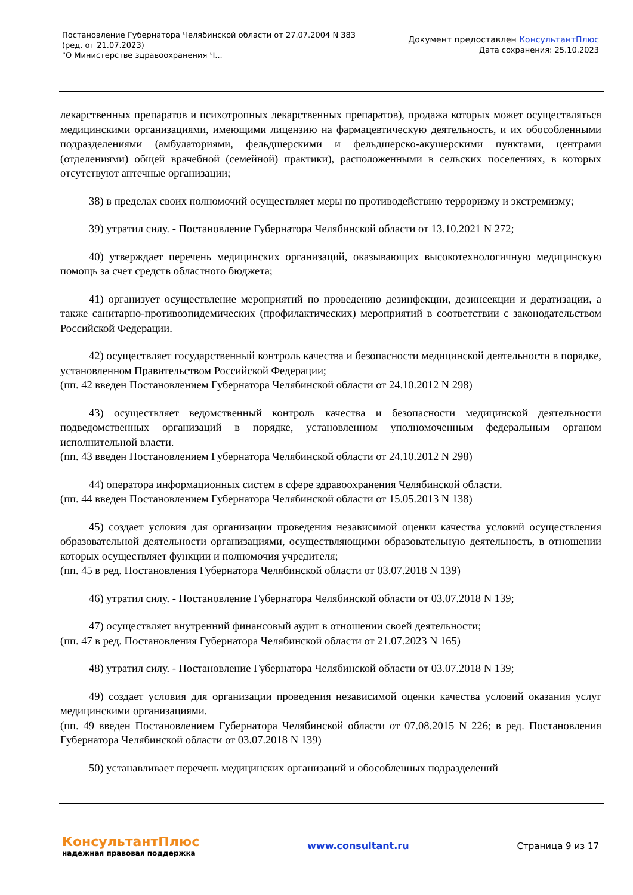Постановление Губернатора Челябинской области от 27.07.2004 N 383
(ред. от 21.07.2023)
"О Министерстве здравоохранения Ч...
Документ предоставлен КонсультантПлюс
Дата сохранения: 25.10.2023
лекарственных препаратов и психотропных лекарственных препаратов), продажа которых может осуществляться медицинскими организациями, имеющими лицензию на фармацевтическую деятельность, и их обособленными подразделениями (амбулаториями, фельдшерскими и фельдшерско-акушерскими пунктами, центрами (отделениями) общей врачебной (семейной) практики), расположенными в сельских поселениях, в которых отсутствуют аптечные организации;
38) в пределах своих полномочий осуществляет меры по противодействию терроризму и экстремизму;
39) утратил силу. - Постановление Губернатора Челябинской области от 13.10.2021 N 272;
40) утверждает перечень медицинских организаций, оказывающих высокотехнологичную медицинскую помощь за счет средств областного бюджета;
41) организует осуществление мероприятий по проведению дезинфекции, дезинсекции и дератизации, а также санитарно-противоэпидемических (профилактических) мероприятий в соответствии с законодательством Российской Федерации.
42) осуществляет государственный контроль качества и безопасности медицинской деятельности в порядке, установленном Правительством Российской Федерации;
(пп. 42 введен Постановлением Губернатора Челябинской области от 24.10.2012 N 298)
43) осуществляет ведомственный контроль качества и безопасности медицинской деятельности подведомственных организаций в порядке, установленном уполномоченным федеральным органом исполнительной власти.
(пп. 43 введен Постановлением Губернатора Челябинской области от 24.10.2012 N 298)
44) оператора информационных систем в сфере здравоохранения Челябинской области.
(пп. 44 введен Постановлением Губернатора Челябинской области от 15.05.2013 N 138)
45) создает условия для организации проведения независимой оценки качества условий осуществления образовательной деятельности организациями, осуществляющими образовательную деятельность, в отношении которых осуществляет функции и полномочия учредителя;
(пп. 45 в ред. Постановления Губернатора Челябинской области от 03.07.2018 N 139)
46) утратил силу. - Постановление Губернатора Челябинской области от 03.07.2018 N 139;
47) осуществляет внутренний финансовый аудит в отношении своей деятельности;
(пп. 47 в ред. Постановления Губернатора Челябинской области от 21.07.2023 N 165)
48) утратил силу. - Постановление Губернатора Челябинской области от 03.07.2018 N 139;
49) создает условия для организации проведения независимой оценки качества условий оказания услуг медицинскими организациями.
(пп. 49 введен Постановлением Губернатора Челябинской области от 07.08.2015 N 226; в ред. Постановления Губернатора Челябинской области от 03.07.2018 N 139)
50) устанавливает перечень медицинских организаций и обособленных подразделений
КонсультантПлюс
надежная правовая поддержка
www.consultant.ru Страница 9 из 17